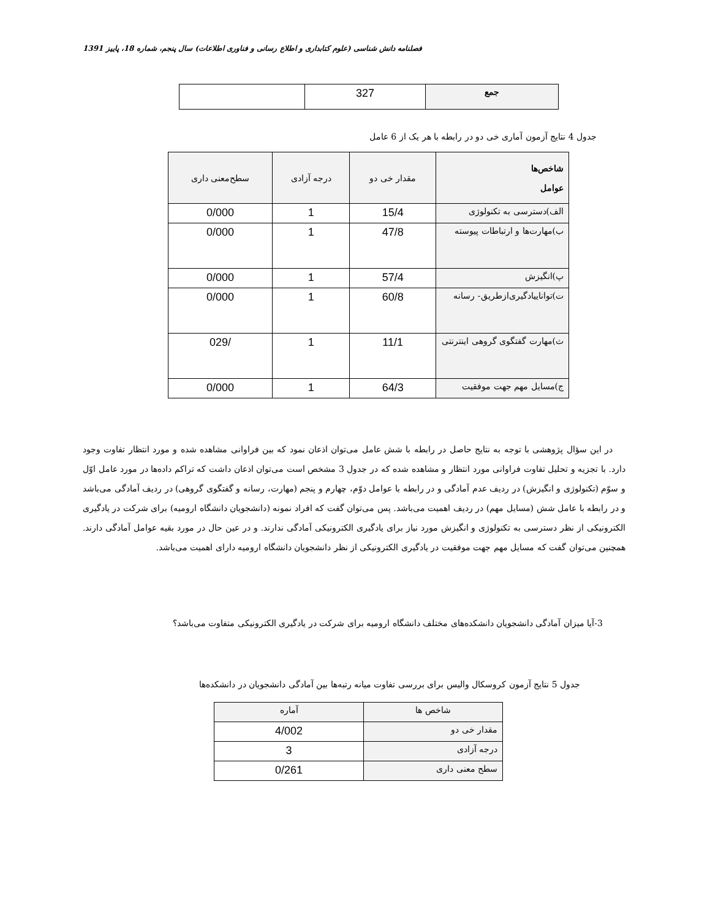فصلنامه دانش شناسی (علوم کتابداری و اطلاع رسانی و فناوری اطلاعات) سال پنجم، شماره 18، پاییز 1391
| جمع | 327 | |
جدول 4 نتایج آزمون آماری خی دو در رابطه با هر یک از 6 عامل
| شاخص‌ها عوامل | مقدار خی دو | درجه آزادی | سطح‌معنی داری |
| الف)دسترسی به تکنولوژی | 15/4 | 1 | 0/000 |
| ب)مهارت‌ها و ارتباطات پیوسته | 47/8 | 1 | 0/000 |
| پ)انگیزش | 57/4 | 1 | 0/000 |
| ت)تواناییادگیری‌ازطریق- رسانه | 60/8 | 1 | 0/000 |
| ث)مهارت گفتگوی گروهی اینترنتی | 11/1 | 1 | /029 |
| ج)مسایل مهم جهت موفقیت | 64/3 | 1 | 0/000 |
در این سؤال پژوهشی با توجه به نتایج حاصل در رابطه با شش عامل می‌توان اذعان نمود که بین فراوانی مشاهده شده و مورد انتظار تفاوت وجود دارد. با تجزیه و تحلیل تفاوت فراوانی مورد انتظار و مشاهده شده که در جدول 3 مشخص است می‌توان اذعان داشت که تراکم داده‌ها در مورد عامل اوّل و سوّم (تکنولوژی و انگیزش) در ردیف عدم آمادگی و در رابطه با عوامل دوّم، چهارم و پنجم (مهارت، رسانه و گفتگوی گروهی) در ردیف آمادگی می‌باشد و در رابطه با عامل شش (مسایل مهم) در ردیف اهمیت می‌باشد. پس می‌توان گفت که افراد نمونه (دانشجویان دانشگاه ارومیه) برای شرکت در یادگیری الکترونیکی از نظر دسترسی به تکنولوژی و انگیزش مورد نیاز برای یادگیری الکترونیکی آمادگی ندارند. و در عین حال در مورد بقیه عوامل آمادگی دارند. همچنین می‌توان گفت که مسایل مهم جهت موفقیت در یادگیری الکترونیکی از نظر دانشجویان دانشگاه ارومیه دارای اهمیت می‌باشد.
3-آیا میزان آمادگی دانشجویان دانشکده‌های مختلف دانشگاه ارومیه برای شرکت در یادگیری الکترونیکی متفاوت می‌باشد؟
جدول 5 نتایج آزمون کروسکال والیس برای بررسی تفاوت میانه رتبه‌ها بین آمادگی دانشجویان در دانشکده‌ها
| شاخص ها | آماره |
| مقدار خی دو | 4/002 |
| درجه آزادی | 3 |
| سطح معنی داری | 0/261 |